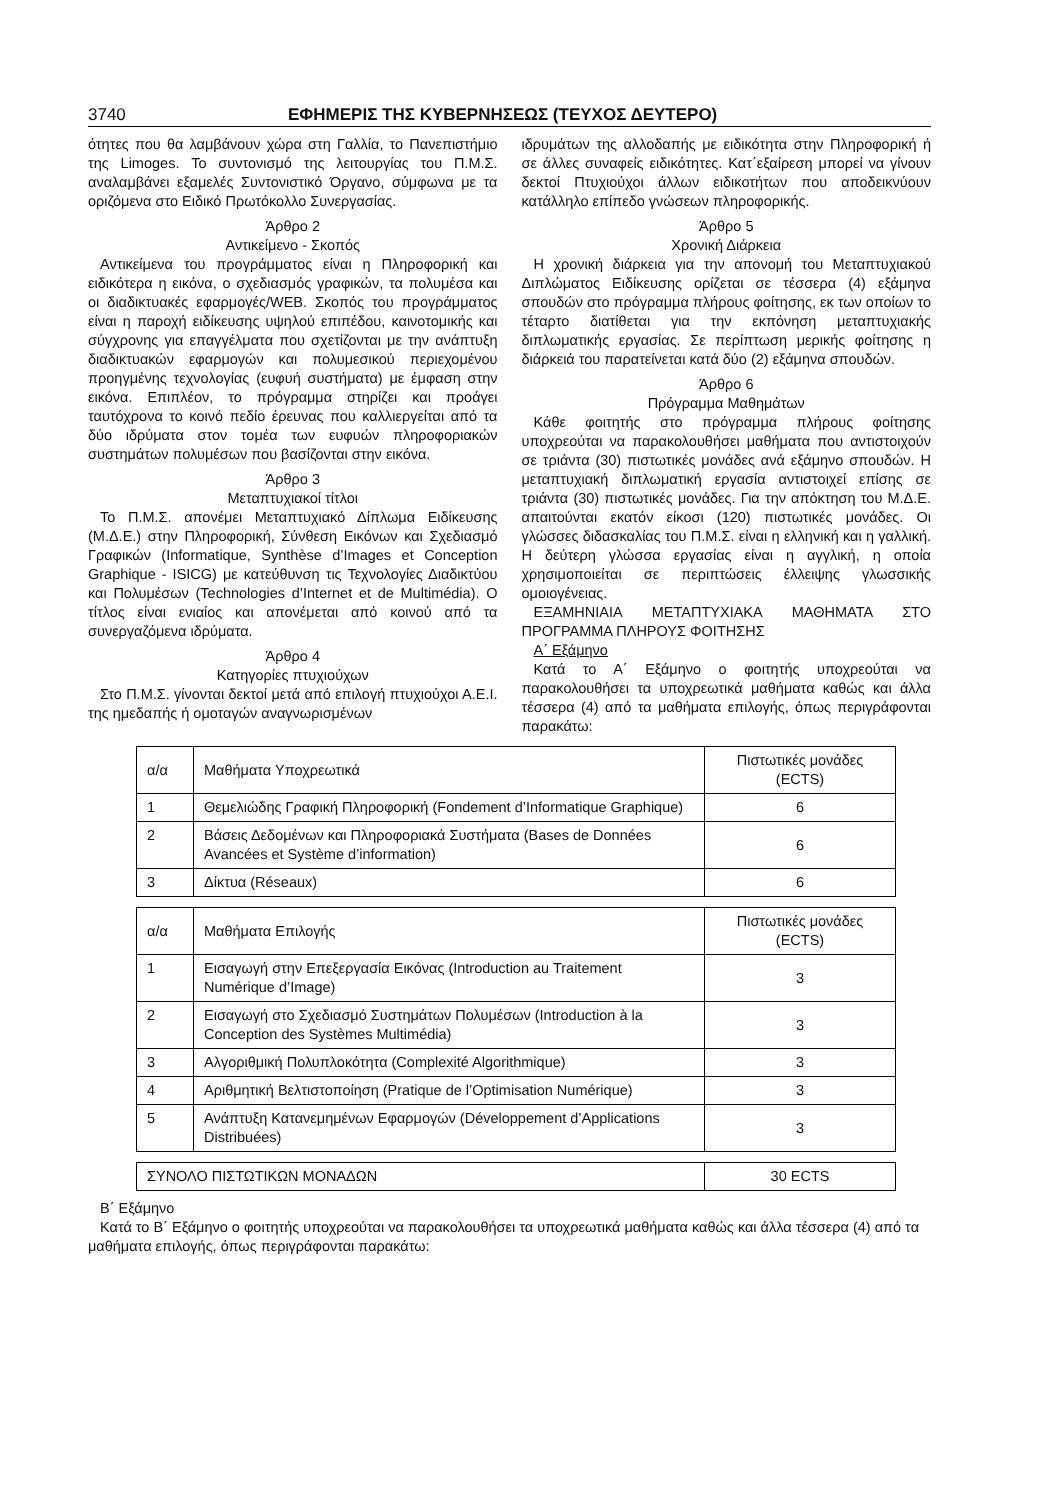3740 ΕΦΗΜΕΡΙΣ ΤΗΣ ΚΥΒΕΡΝΗΣΕΩΣ (ΤΕΥΧΟΣ ΔΕΥΤΕΡΟ)
ότητες που θα λαμβάνουν χώρα στη Γαλλία, το Πανεπιστήμιο της Limoges. Το συντονισμό της λειτουργίας του Π.Μ.Σ. αναλαμβάνει εξαμελές Συντονιστικό Όργανο, σύμφωνα με τα οριζόμενα στο Ειδικό Πρωτόκολλο Συνεργασίας.
Άρθρο 2
Αντικείμενο - Σκοπός
Αντικείμενα του προγράμματος είναι η Πληροφορική και ειδικότερα η εικόνα, ο σχεδιασμός γραφικών, τα πολυμέσα και οι διαδικτυακές εφαρμογές/WEB. Σκοπός του προγράμματος είναι η παροχή ειδίκευσης υψηλού επιπέδου, καινοτομικής και σύγχρονης για επαγγέλματα που σχετίζονται με την ανάπτυξη διαδικτυακών εφαρμογών και πολυμεσικού περιεχομένου προηγμένης τεχνολογίας (ευφυή συστήματα) με έμφαση στην εικόνα. Επιπλέον, το πρόγραμμα στηρίζει και προάγει ταυτόχρονα το κοινό πεδίο έρευνας που καλλιεργείται από τα δύο ιδρύματα στον τομέα των ευφυών πληροφοριακών συστημάτων πολυμέσων που βασίζονται στην εικόνα.
Άρθρο 3
Μεταπτυχιακοί τίτλοι
Το Π.Μ.Σ. απονέμει Μεταπτυχιακό Δίπλωμα Ειδίκευσης (Μ.Δ.Ε.) στην Πληροφορική, Σύνθεση Εικόνων και Σχεδιασμό Γραφικών (Informatique, Synthèse d’Images et Conception Graphique - ISICG) με κατεύθυνση τις Τεχνολογίες Διαδικτύου και Πολυμέσων (Technologies d’Internet et de Multimédia). Ο τίτλος είναι ενιαίος και απονέμεται από κοινού από τα συνεργαζόμενα ιδρύματα.
Άρθρο 4
Κατηγορίες πτυχιούχων
Στο Π.Μ.Σ. γίνονται δεκτοί μετά από επιλογή πτυχιούχοι Α.Ε.Ι. της ημεδαπής ή ομοταγών αναγνωρισμένων
ιδρυμάτων της αλλοδαπής με ειδικότητα στην Πληροφορική ή σε άλλες συναφείς ειδικότητες. Κατ΄εξαίρεση μπορεί να γίνουν δεκτοί Πτυχιούχοι άλλων ειδικοτήτων που αποδεικνύουν κατάλληλο επίπεδο γνώσεων πληροφορικής.
Άρθρο 5
Χρονική Διάρκεια
Η χρονική διάρκεια για την απονομή του Μεταπτυχιακού Διπλώματος Ειδίκευσης ορίζεται σε τέσσερα (4) εξάμηνα σπουδών στο πρόγραμμα πλήρους φοίτησης, εκ των οποίων το τέταρτο διατίθεται για την εκπόνηση μεταπτυχιακής διπλωματικής εργασίας. Σε περίπτωση μερικής φοίτησης η διάρκειά του παρατείνεται κατά δύο (2) εξάμηνα σπουδών.
Άρθρο 6
Πρόγραμμα Μαθημάτων
Κάθε φοιτητής στο πρόγραμμα πλήρους φοίτησης υποχρεούται να παρακολουθήσει μαθήματα που αντιστοιχούν σε τριάντα (30) πιστωτικές μονάδες ανά εξάμηνο σπουδών. Η μεταπτυχιακή διπλωματική εργασία αντιστοιχεί επίσης σε τριάντα (30) πιστωτικές μονάδες. Για την απόκτηση του Μ.Δ.Ε. απαιτούνται εκατόν είκοσι (120) πιστωτικές μονάδες. Οι γλώσσες διδασκαλίας του Π.Μ.Σ. είναι η ελληνική και η γαλλική. Η δεύτερη γλώσσα εργασίας είναι η αγγλική, η οποία χρησιμοποιείται σε περιπτώσεις έλλειψης γλωσσικής ομοιογένειας.
ΕΞΑΜΗΝΙΑΙΑ ΜΕΤΑΠΤΥΧΙΑΚΑ ΜΑΘΗΜΑΤΑ ΣΤΟ ΠΡΟΓΡΑΜΜΑ ΠΛΗΡΟΥΣ ΦΟΙΤΗΣΗΣ
Α΄ Εξάμηνο
Κατά το Α΄ Εξάμηνο ο φοιτητής υποχρεούται να παρακολουθήσει τα υποχρεωτικά μαθήματα καθώς και άλλα τέσσερα (4) από τα μαθήματα επιλογής, όπως περιγράφονται παρακάτω:
| α/α | Μαθήματα Υποχρεωτικά | Πιστωτικές μονάδες (ECTS) |
| 1 | Θεμελιώδης Γραφική Πληροφορική (Fondement d’Informatique Graphique) | 6 |
| 2 | Βάσεις Δεδομένων και Πληροφοριακά Συστήματα (Bases de Données Avancées et Système d’information) | 6 |
| 3 | Δίκτυα (Réseaux) | 6 |
| α/α | Μαθήματα Επιλογής | Πιστωτικές μονάδες (ECTS) |
| 1 | Εισαγωγή στην Επεξεργασία Εικόνας (Introduction au Traitement Numérique d’Image) | 3 |
| 2 | Εισαγωγή στο Σχεδιασμό Συστημάτων Πολυμέσων (Introduction à la Conception des Systèmes Multimédia) | 3 |
| 3 | Αλγοριθμική Πολυπλοκότητα (Complexité Algorithmique) | 3 |
| 4 | Αριθμητική Βελτιστοποίηση (Pratique de l’Optimisation Numérique) | 3 |
| 5 | Ανάπτυξη Κατανεμημένων Εφαρμογών (Développement d’Applications Distribuées) | 3 |
| ΣΥΝΟΛΟ ΠΙΣΤΩΤΙΚΩΝ ΜΟΝΑΔΩΝ | 30 ECTS |
Β΄ Εξάμηνο
Κατά το Β΄ Εξάμηνο ο φοιτητής υποχρεούται να παρακολουθήσει τα υποχρεωτικά μαθήματα καθώς και άλλα τέσσερα (4) από τα μαθήματα επιλογής, όπως περιγράφονται παρακάτω: